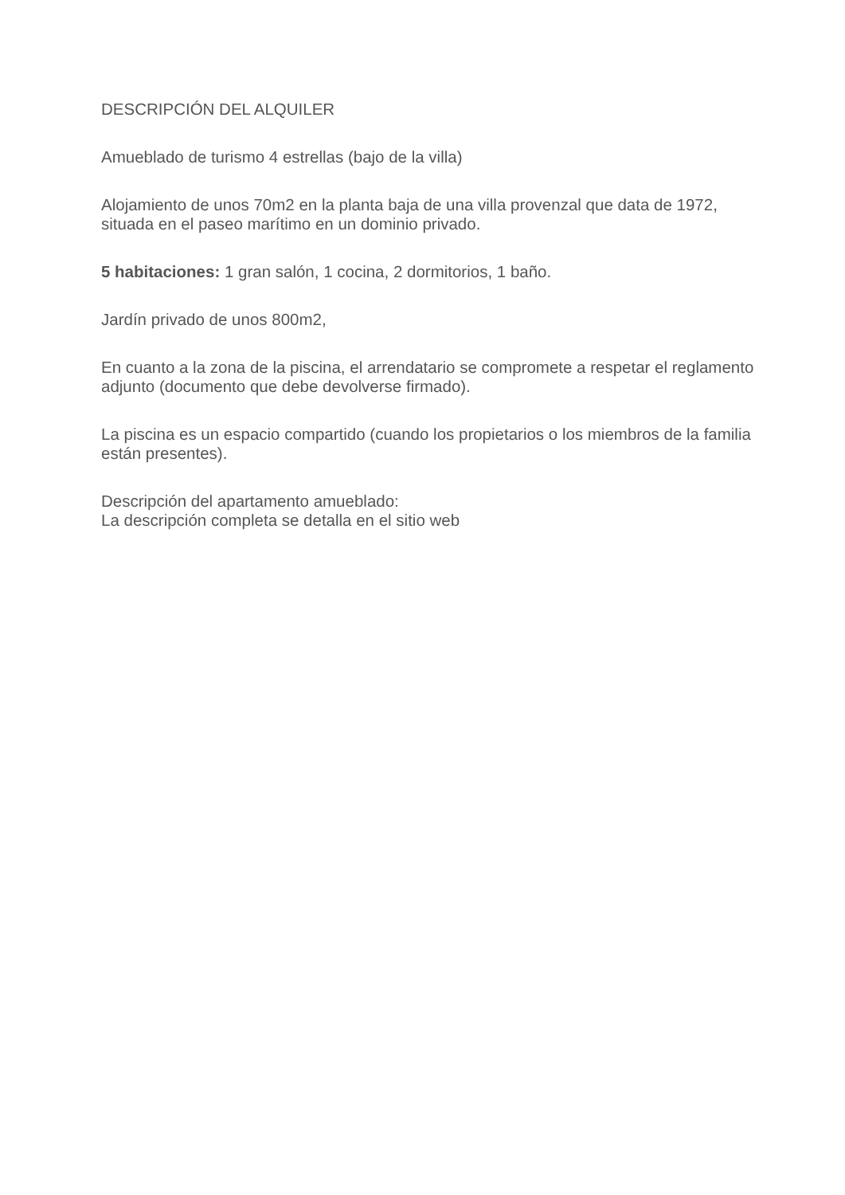DESCRIPCIÓN DEL ALQUILER
Amueblado de turismo 4 estrellas (bajo de la villa)
Alojamiento de unos 70m2 en la planta baja de una villa provenzal que data de 1972, situada en el paseo marítimo en un dominio privado.
5 habitaciones: 1 gran salón, 1 cocina, 2 dormitorios, 1 baño.
Jardín privado de unos 800m2,
En cuanto a la zona de la piscina, el arrendatario se compromete a respetar el reglamento adjunto (documento que debe devolverse firmado).
La piscina es un espacio compartido (cuando los propietarios o los miembros de la familia están presentes).
Descripción del apartamento amueblado:
La descripción completa se detalla en el sitio web